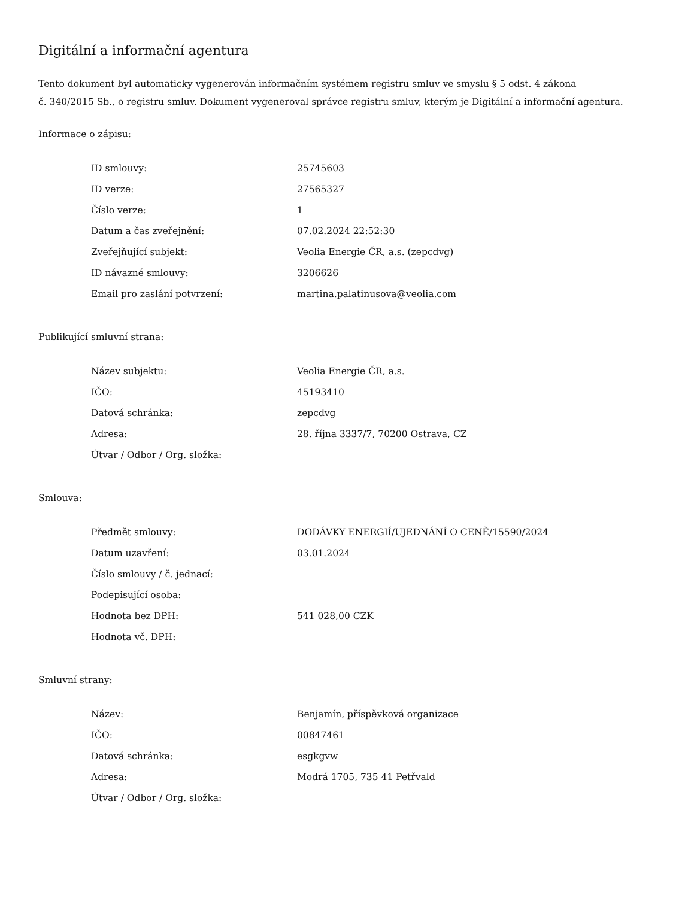Digitální a informační agentura
Tento dokument byl automaticky vygenerován informačním systémem registru smluv ve smyslu § 5 odst. 4 zákona
č. 340/2015 Sb., o registru smluv. Dokument vygeneroval správce registru smluv, kterým je Digitální a informační agentura.
Informace o zápisu:
| ID smlouvy: | 25745603 |
| ID verze: | 27565327 |
| Číslo verze: | 1 |
| Datum a čas zveřejnění: | 07.02.2024 22:52:30 |
| Zveřejňující subjekt: | Veolia Energie ČR, a.s. (zepcdvg) |
| ID návazné smlouvy: | 3206626 |
| Email pro zaslání potvrzení: | martina.palatinusova@veolia.com |
Publikující smluvní strana:
| Název subjektu: | Veolia Energie ČR, a.s. |
| IČO: | 45193410 |
| Datová schránka: | zepcdvg |
| Adresa: | 28. října 3337/7, 70200 Ostrava, CZ |
| Útvar / Odbor / Org. složka: | |
Smlouva:
| Předmět smlouvy: | DODÁVKY ENERGIÍ/UJEDNÁNÍ O CENĚ/15590/2024 |
| Datum uzavření: | 03.01.2024 |
| Číslo smlouvy / č. jednací: | |
| Podepisující osoba: | |
| Hodnota bez DPH: | 541 028,00 CZK |
| Hodnota vč. DPH: | |
Smluvní strany:
| Název: | Benjamín, příspěvková organizace |
| IČO: | 00847461 |
| Datová schránka: | esgkgvw |
| Adresa: | Modrá 1705, 735 41 Petřvald |
| Útvar / Odbor / Org. složka: | |